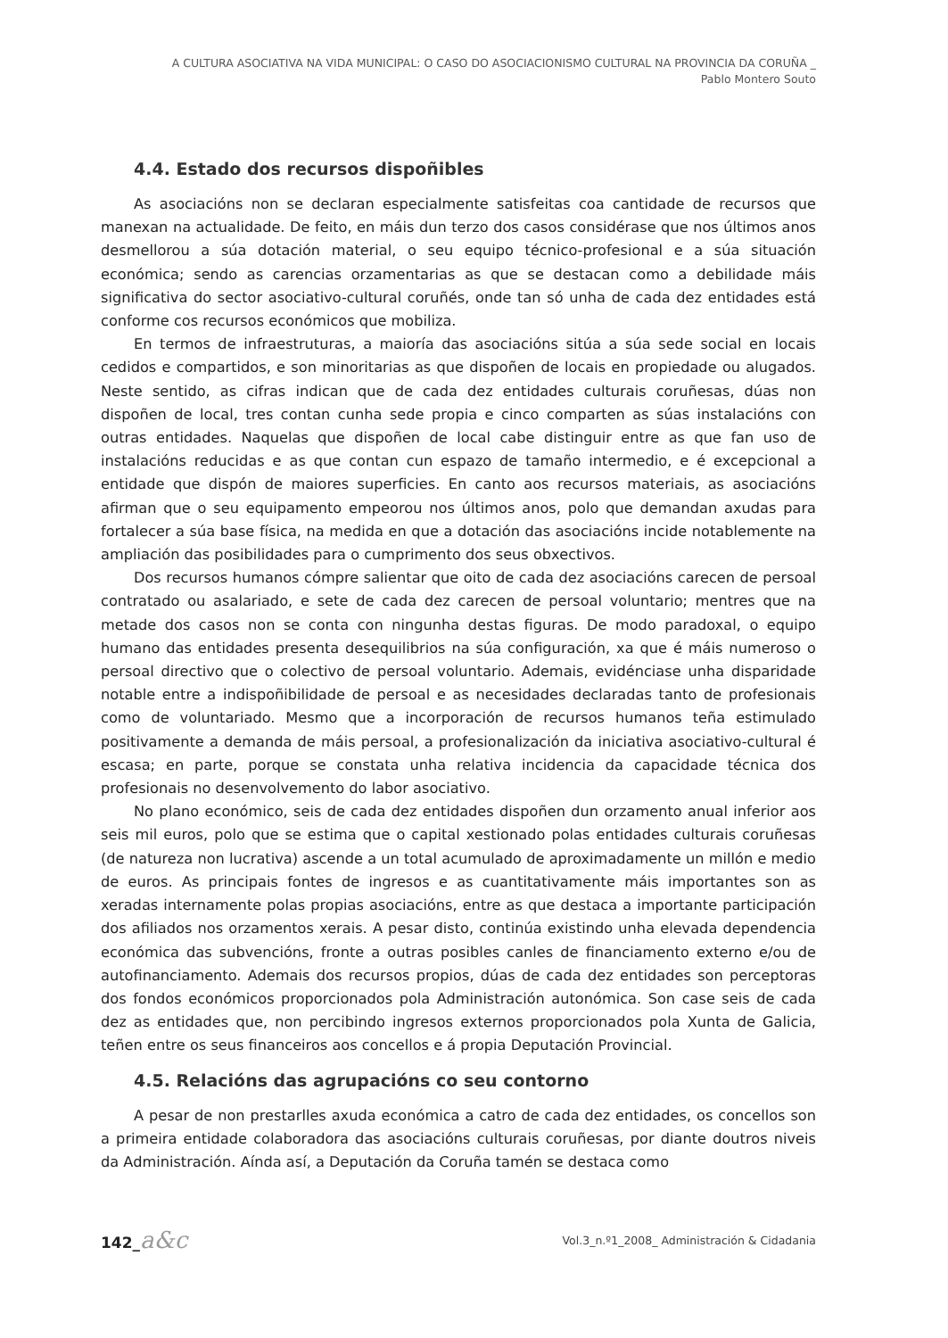A CULTURA ASOCIATIVA NA VIDA MUNICIPAL: O CASO DO ASOCIACIONISMO CULTURAL NA PROVINCIA DA CORUÑA _
Pablo Montero Souto
4.4. Estado dos recursos dispoñibles
As asociacións non se declaran especialmente satisfeitas coa cantidade de recursos que manexan na actualidade. De feito, en máis dun terzo dos casos considérase que nos últimos anos desmellorou a súa dotación material, o seu equipo técnico-profesional e a súa situación económica; sendo as carencias orzamentarias as que se destacan como a debilidade máis significativa do sector asociativo-cultural coruñés, onde tan só unha de cada dez entidades está conforme cos recursos económicos que mobiliza.
En termos de infraestruturas, a maioría das asociacións sitúa a súa sede social en locais cedidos e compartidos, e son minoritarias as que dispoñen de locais en propiedade ou alugados. Neste sentido, as cifras indican que de cada dez entidades culturais coruñesas, dúas non dispoñen de local, tres contan cunha sede propia e cinco comparten as súas instalacións con outras entidades. Naquelas que dispoñen de local cabe distinguir entre as que fan uso de instalacións reducidas e as que contan cun espazo de tamaño intermedio, e é excepcional a entidade que dispón de maiores superficies. En canto aos recursos materiais, as asociacións afirman que o seu equipamento empeorou nos últimos anos, polo que demandan axudas para fortalecer a súa base física, na medida en que a dotación das asociacións incide notablemente na ampliación das posibilidades para o cumprimento dos seus obxectivos.
Dos recursos humanos cómpre salientar que oito de cada dez asociacións carecen de persoal contratado ou asalariado, e sete de cada dez carecen de persoal voluntario; mentres que na metade dos casos non se conta con ningunha destas figuras. De modo paradoxal, o equipo humano das entidades presenta desequilibrios na súa configuración, xa que é máis numeroso o persoal directivo que o colectivo de persoal voluntario. Ademais, evidénciase unha disparidade notable entre a indispoñibilidade de persoal e as necesidades declaradas tanto de profesionais como de voluntariado. Mesmo que a incorporación de recursos humanos teña estimulado positivamente a demanda de máis persoal, a profesionalización da iniciativa asociativo-cultural é escasa; en parte, porque se constata unha relativa incidencia da capacidade técnica dos profesionais no desenvolvemento do labor asociativo.
No plano económico, seis de cada dez entidades dispoñen dun orzamento anual inferior aos seis mil euros, polo que se estima que o capital xestionado polas entidades culturais coruñesas (de natureza non lucrativa) ascende a un total acumulado de aproximadamente un millón e medio de euros. As principais fontes de ingresos e as cuantitativamente máis importantes son as xeradas internamente polas propias asociacións, entre as que destaca a importante participación dos afiliados nos orzamentos xerais. A pesar disto, continúa existindo unha elevada dependencia económica das subvencións, fronte a outras posibles canles de financiamento externo e/ou de autofinanciamento. Ademais dos recursos propios, dúas de cada dez entidades son perceptoras dos fondos económicos proporcionados pola Administración autonómica. Son case seis de cada dez as entidades que, non percibindo ingresos externos proporcionados pola Xunta de Galicia, teñen entre os seus financeiros aos concellos e á propia Deputación Provincial.
4.5. Relacións das agrupacións co seu contorno
A pesar de non prestarlles axuda económica a catro de cada dez entidades, os concellos son a primeira entidade colaboradora das asociacións culturais coruñesas, por diante doutros niveis da Administración. Aínda así, a Deputación da Coruña tamén se destaca como
142_a&c
Vol.3_n.º1_2008_ Administración & Cidadania